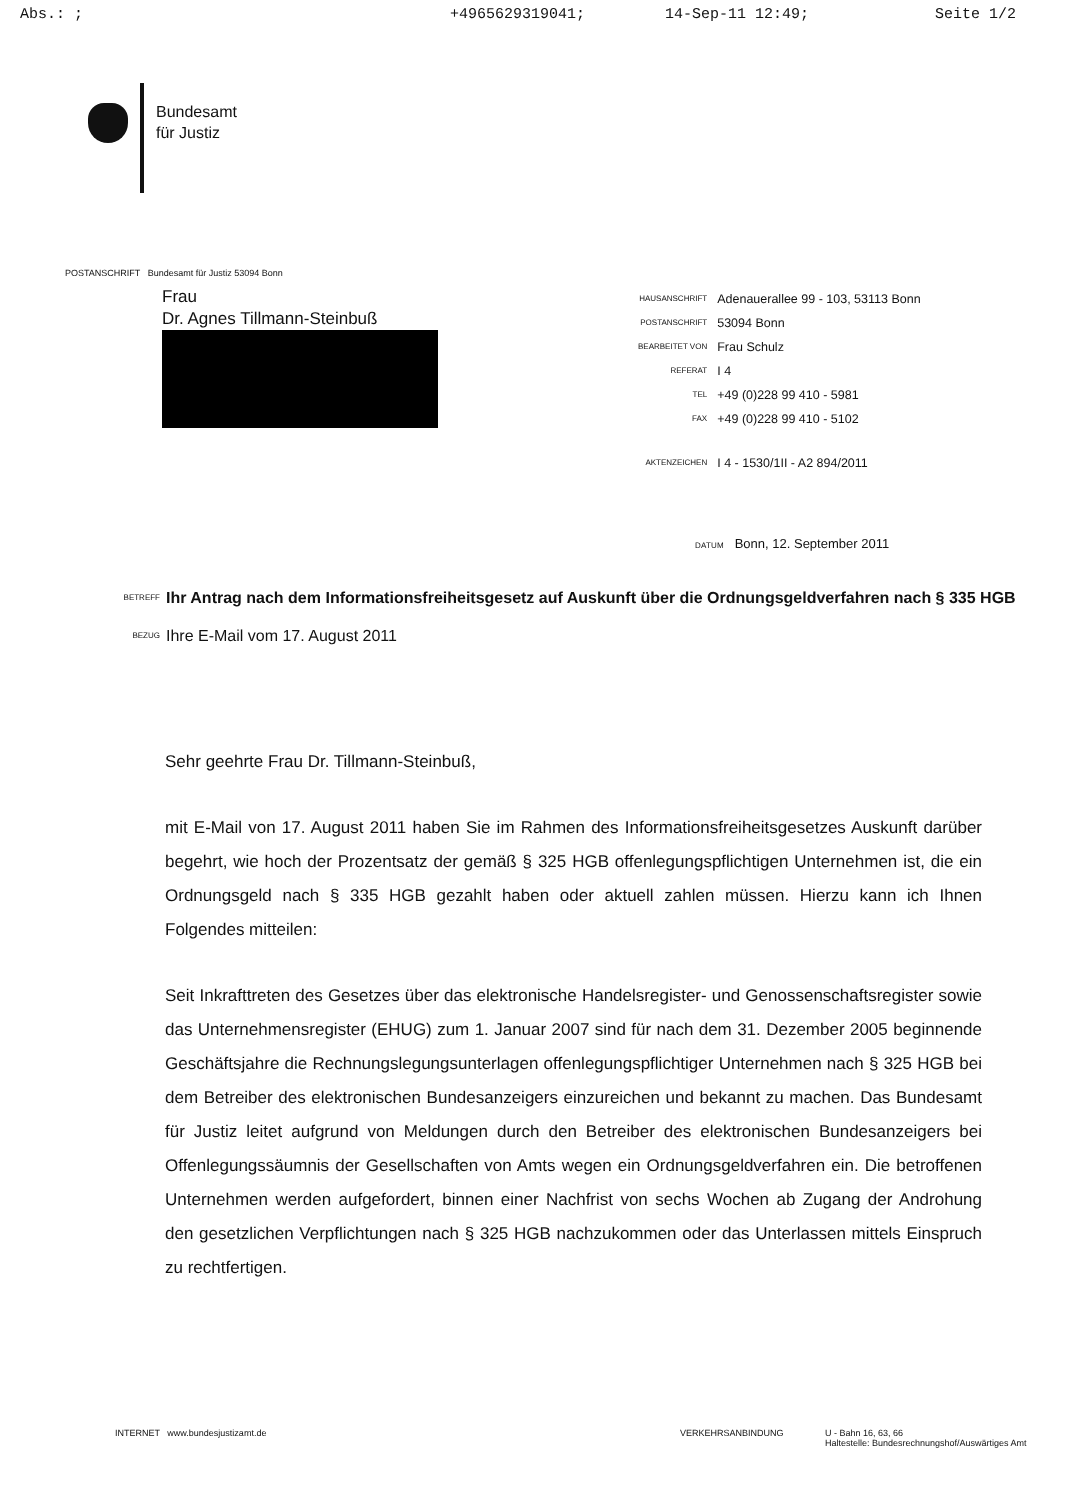Abs.: ; +4965629319041; 14-Sep-11 12:49; Seite 1/2
Bundesamt
für Justiz
POSTANSCHRIFT Bundesamt für Justiz 53094 Bonn
Frau
Dr. Agnes Tillmann-Steinbuß
| HAUSANSCHRIFT | Adenauerallee 99 - 103, 53113 Bonn |
| POSTANSCHRIFT | 53094 Bonn |
| BEARBEITET VON | Frau Schulz |
| REFERAT | I 4 |
| TEL | +49 (0)228 99 410 - 5981 |
| FAX | +49 (0)228 99 410 - 5102 |
| AKTENZEICHEN | I 4 - 1530/1II - A2 894/2011 |
DATUM Bonn, 12. September 2011
BETREFF
Ihr Antrag nach dem Informationsfreiheitsgesetz auf Auskunft über die Ordnungsgeldverfahren nach § 335 HGB
BEZUG
Ihre E-Mail vom 17. August 2011
Sehr geehrte Frau Dr. Tillmann-Steinbuß,
mit E-Mail von 17. August 2011 haben Sie im Rahmen des Informationsfreiheitsgesetzes Auskunft darüber begehrt, wie hoch der Prozentsatz der gemäß § 325 HGB offenlegungspflichtigen Unternehmen ist, die ein Ordnungsgeld nach § 335 HGB gezahlt haben oder aktuell zahlen müssen. Hierzu kann ich Ihnen Folgendes mitteilen:
Seit Inkrafttreten des Gesetzes über das elektronische Handelsregister- und Genossenschaftsregister sowie das Unternehmensregister (EHUG) zum 1. Januar 2007 sind für nach dem 31. Dezember 2005 beginnende Geschäftsjahre die Rechnungslegungsunterlagen offenlegungspflichtiger Unternehmen nach § 325 HGB bei dem Betreiber des elektronischen Bundesanzeigers einzureichen und bekannt zu machen. Das Bundesamt für Justiz leitet aufgrund von Meldungen durch den Betreiber des elektronischen Bundesanzeigers bei Offenlegungssäumnis der Gesellschaften von Amts wegen ein Ordnungsgeldverfahren ein. Die betroffenen Unternehmen werden aufgefordert, binnen einer Nachfrist von sechs Wochen ab Zugang der Androhung den gesetzlichen Verpflichtungen nach § 325 HGB nachzukommen oder das Unterlassen mittels Einspruch zu rechtfertigen.
INTERNET www.bundesjustizamt.de VERKEHRSANBINDUNG U - Bahn 16, 63, 66
Haltestelle: Bundesrechnungshof/Auswärtiges Amt